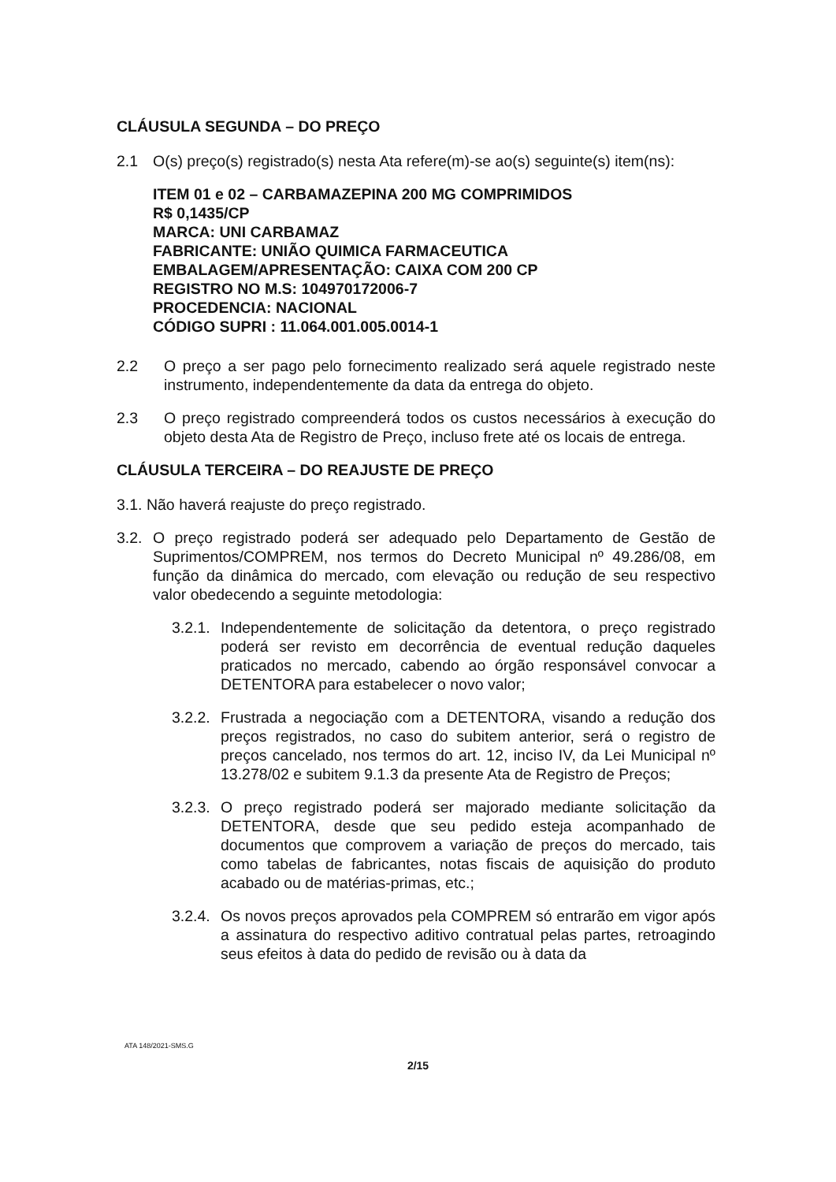CLÁUSULA SEGUNDA – DO PREÇO
2.1 O(s) preço(s) registrado(s) nesta Ata refere(m)-se ao(s) seguinte(s) item(ns):
ITEM 01 e 02 – CARBAMAZEPINA 200 MG COMPRIMIDOS
R$ 0,1435/CP
MARCA: UNI CARBAMAZ
FABRICANTE: UNIÃO QUIMICA FARMACEUTICA
EMBALAGEM/APRESENTAÇÃO: CAIXA COM 200 CP
REGISTRO NO M.S: 104970172006-7
PROCEDENCIA: NACIONAL
CÓDIGO SUPRI : 11.064.001.005.0014-1
2.2 O preço a ser pago pelo fornecimento realizado será aquele registrado neste instrumento, independentemente da data da entrega do objeto.
2.3 O preço registrado compreenderá todos os custos necessários à execução do objeto desta Ata de Registro de Preço, incluso frete até os locais de entrega.
CLÁUSULA TERCEIRA – DO REAJUSTE DE PREÇO
3.1. Não haverá reajuste do preço registrado.
3.2. O preço registrado poderá ser adequado pelo Departamento de Gestão de Suprimentos/COMPREM, nos termos do Decreto Municipal nº 49.286/08, em função da dinâmica do mercado, com elevação ou redução de seu respectivo valor obedecendo a seguinte metodologia:
3.2.1. Independentemente de solicitação da detentora, o preço registrado poderá ser revisto em decorrência de eventual redução daqueles praticados no mercado, cabendo ao órgão responsável convocar a DETENTORA para estabelecer o novo valor;
3.2.2. Frustrada a negociação com a DETENTORA, visando a redução dos preços registrados, no caso do subitem anterior, será o registro de preços cancelado, nos termos do art. 12, inciso IV, da Lei Municipal nº 13.278/02 e subitem 9.1.3 da presente Ata de Registro de Preços;
3.2.3. O preço registrado poderá ser majorado mediante solicitação da DETENTORA, desde que seu pedido esteja acompanhado de documentos que comprovem a variação de preços do mercado, tais como tabelas de fabricantes, notas fiscais de aquisição do produto acabado ou de matérias-primas, etc.;
3.2.4. Os novos preços aprovados pela COMPREM só entrarão em vigor após a assinatura do respectivo aditivo contratual pelas partes, retroagindo seus efeitos à data do pedido de revisão ou à data da
ATA 148/2021-SMS.G
2/15